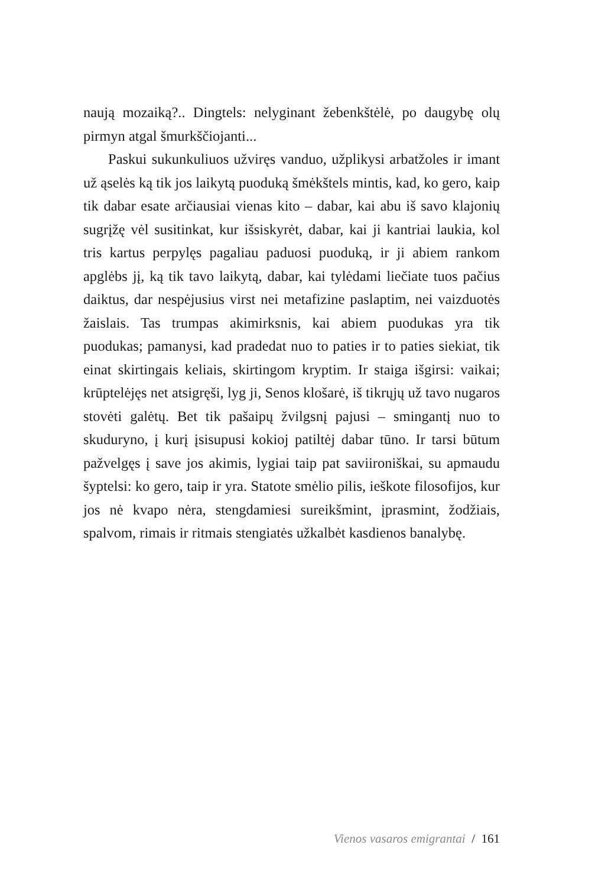naują mozaiką?.. Dingtels: nelyginant žebenkštėlė, po daugybę olų pirmyn atgal šmurkščiojanti...
Paskui sukunkuliuos užviręs vanduo, užplikysi arbatžoles ir imant už ąselės ką tik jos laikytą puoduką šmėkštels mintis, kad, ko gero, kaip tik dabar esate arčiausiai vienas kito – dabar, kai abu iš savo klajonių sugrįžę vėl susitinkat, kur išsiskyrėt, dabar, kai ji kantriai laukia, kol tris kartus perpylęs pagaliau paduosi puoduką, ir ji abiem rankom apglėbs jį, ką tik tavo laikytą, dabar, kai tylėdami liečiate tuos pačius daiktus, dar nespėjusius virst nei metafizine paslaptim, nei vaizduotės žaislais. Tas trumpas akimirksnis, kai abiem puodukas yra tik puodukas; pamanysi, kad pradedat nuo to paties ir to paties siekiat, tik einat skirtingais keliais, skirtingom kryptim. Ir staiga išgirsi: vaikai; krūptelėjęs net atsigręši, lyg ji, Senos klošarė, iš tikrųjų už tavo nugaros stovėti galėtų. Bet tik pašaipų žvilgsnį pajusi – smingantį nuo to skuduryno, į kurį įsisupusi kokioj patiltėj dabar tūno. Ir tarsi būtum pažvelgęs į save jos akimis, lygiai taip pat saviironiškai, su apmaudu šyptelsi: ko gero, taip ir yra. Statote smėlio pilis, ieškote filosofijos, kur jos nė kvapo nėra, stengdamiesi sureikšmint, įprasmint, žodžiais, spalvom, rimais ir ritmais stengiatės užkalbėt kasdienos banalybę.
Vienos vasaros emigrantai / 161